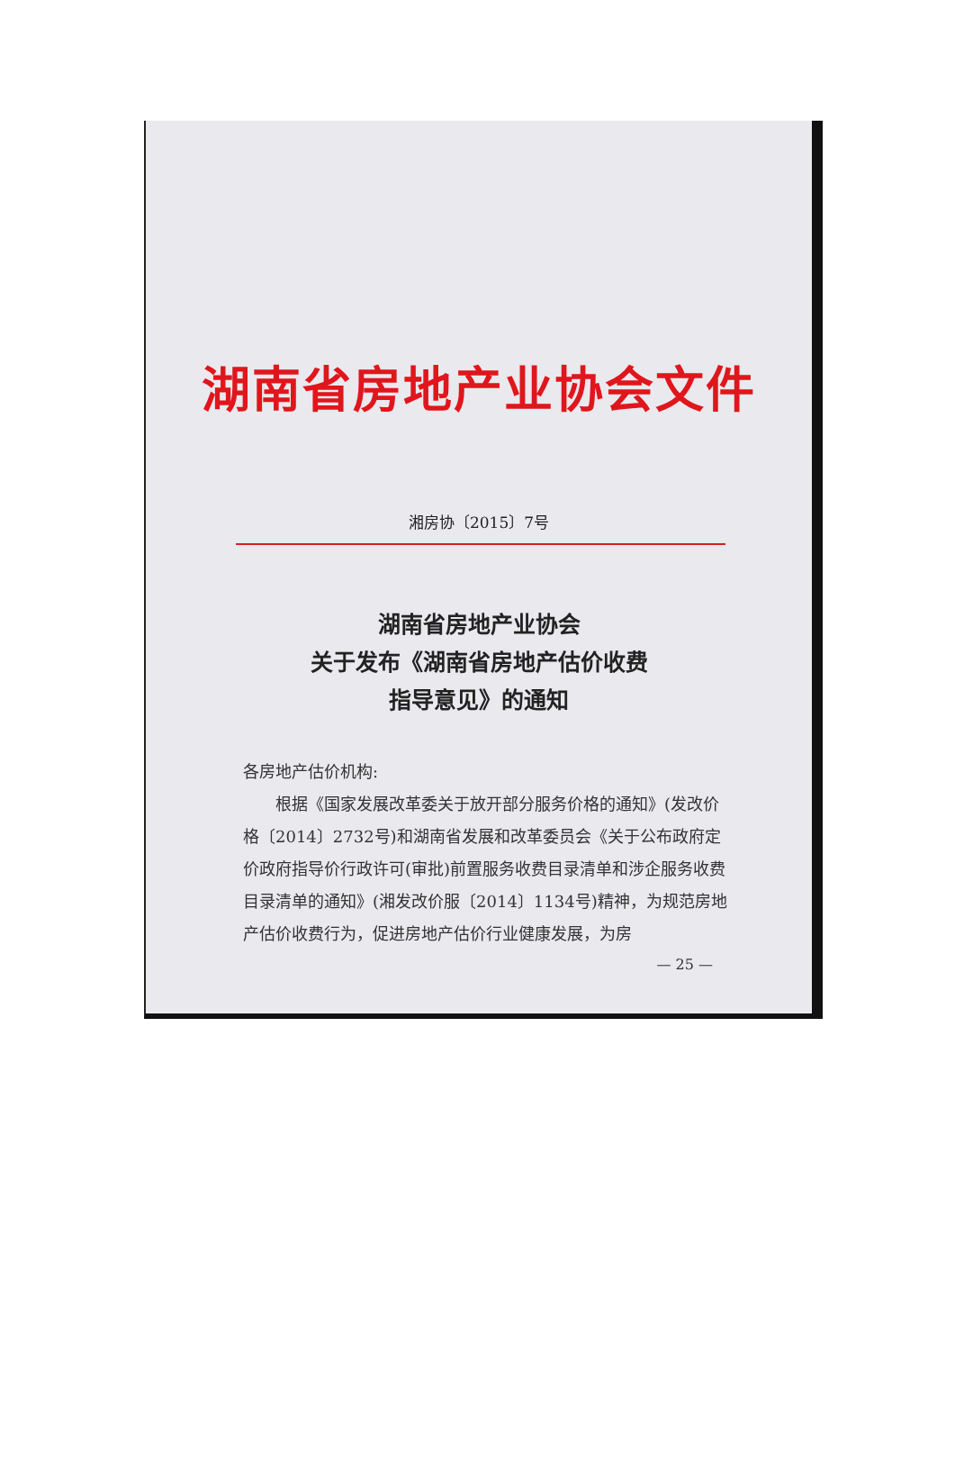湖南省房地产业协会文件
湘房协〔2015〕7号
湖南省房地产业协会
关于发布《湖南省房地产估价收费
指导意见》的通知
各房地产估价机构:
根据《国家发展改革委关于放开部分服务价格的通知》(发改价格〔2014〕2732号)和湖南省发展和改革委员会《关于公布政府定价政府指导价行政许可(审批)前置服务收费目录清单和涉企服务收费目录清单的通知》(湘发改价服〔2014〕1134号)精神，为规范房地产估价收费行为，促进房地产估价行业健康发展，为房
— 25 —